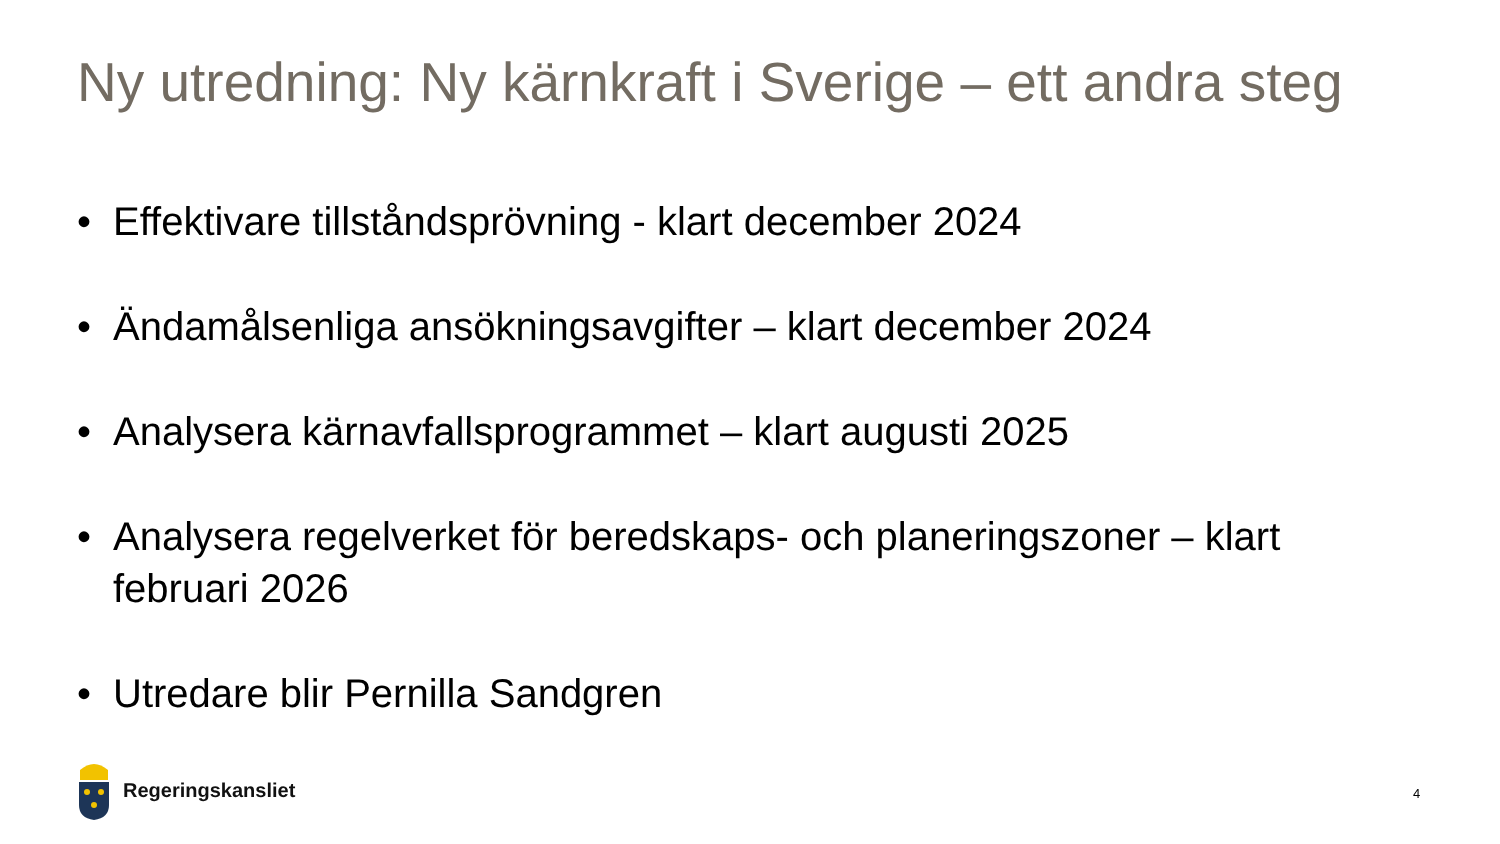Ny utredning: Ny kärnkraft i Sverige – ett andra steg
• Effektivare tillståndsprövning - klart december 2024
• Ändamålsenliga ansökningsavgifter – klart december 2024
• Analysera kärnavfallsprogrammet – klart augusti 2025
• Analysera regelverket för beredskaps- och planeringszoner – klart februari 2026
• Utredare blir Pernilla Sandgren
Regeringskansliet
4